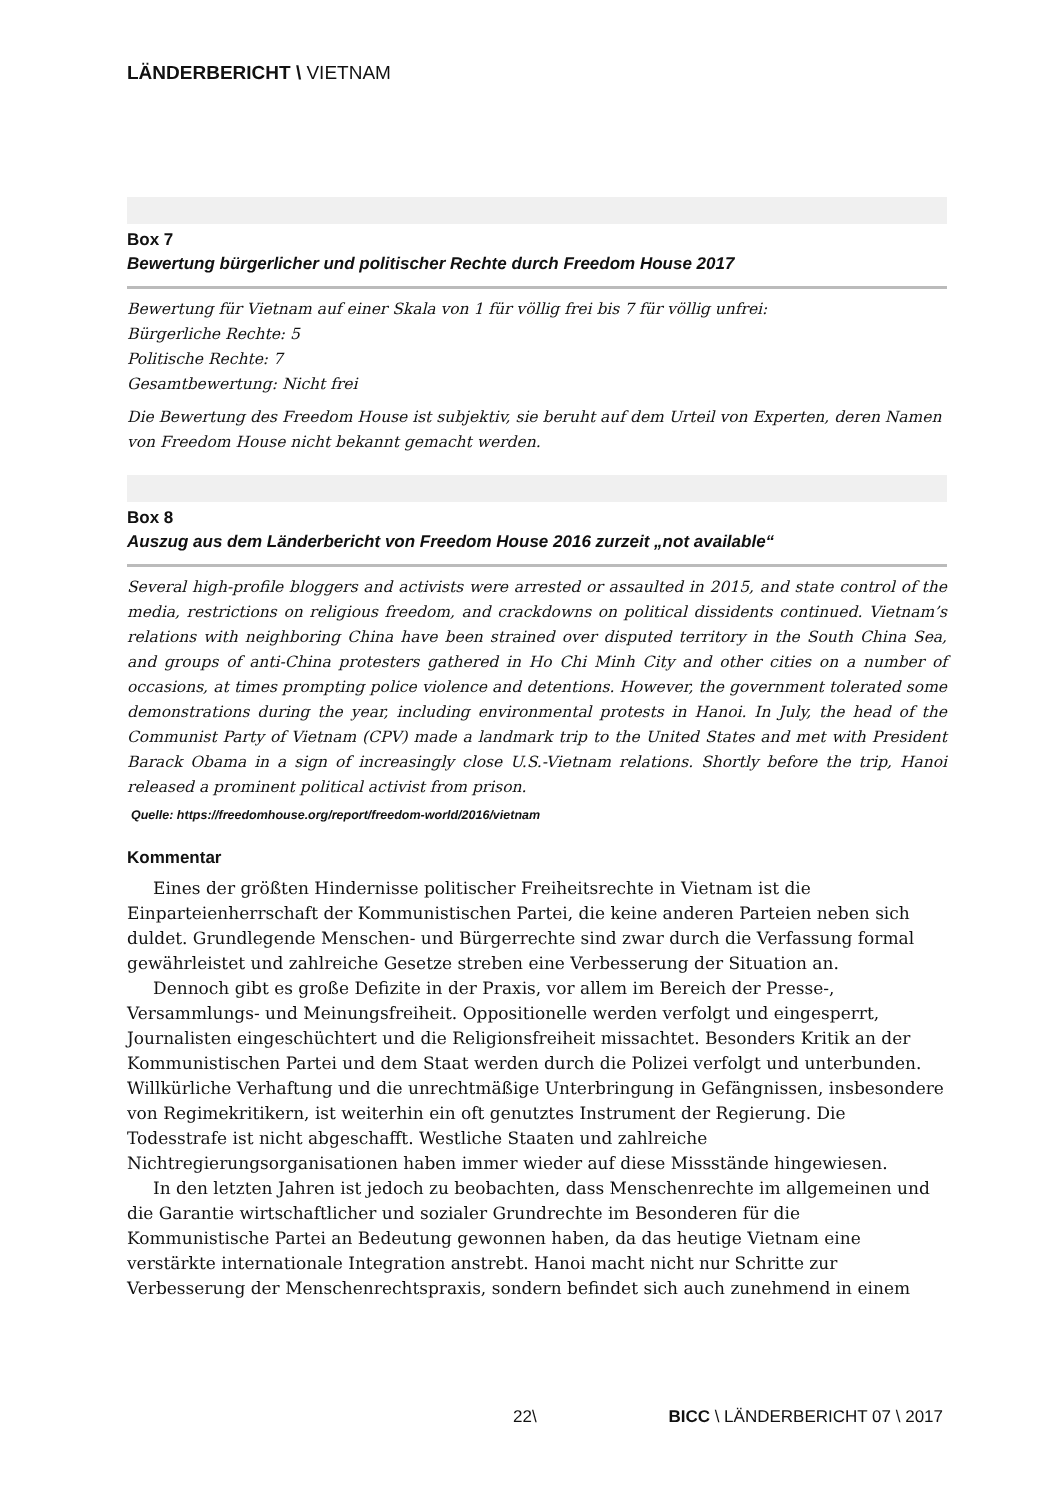LÄNDERBERICHT \ VIETNAM
Box 7
Bewertung bürgerlicher und politischer Rechte durch Freedom House 2017
Bewertung für Vietnam auf einer Skala von 1 für völlig frei bis 7 für völlig unfrei:
Bürgerliche Rechte: 5
Politische Rechte: 7
Gesamtbewertung: Nicht frei
Die Bewertung des Freedom House ist subjektiv, sie beruht auf dem Urteil von Experten, deren Namen von Freedom House nicht bekannt gemacht werden.
Box 8
Auszug aus dem Länderbericht von Freedom House 2016 zurzeit „not available“
Several high-profile bloggers and activists were arrested or assaulted in 2015, and state control of the media, restrictions on religious freedom, and crackdowns on political dissidents continued. Vietnam’s relations with neighboring China have been strained over disputed territory in the South China Sea, and groups of anti-China protesters gathered in Ho Chi Minh City and other cities on a number of occasions, at times prompting police violence and detentions. However, the government tolerated some demonstrations during the year, including environmental protests in Hanoi. In July, the head of the Communist Party of Vietnam (CPV) made a landmark trip to the United States and met with President Barack Obama in a sign of increasingly close U.S.-Vietnam relations. Shortly before the trip, Hanoi released a prominent political activist from prison.
Quelle: https://freedomhouse.org/report/freedom-world/2016/vietnam
Kommentar
Eines der größten Hindernisse politischer Freiheitsrechte in Vietnam ist die Einparteienherrschaft der Kommunistischen Partei, die keine anderen Parteien neben sich duldet. Grundlegende Menschen- und Bürgerrechte sind zwar durch die Verfassung formal gewährleistet und zahlreiche Gesetze streben eine Verbesserung der Situation an.
Dennoch gibt es große Defizite in der Praxis, vor allem im Bereich der Presse-, Versammlungs- und Meinungsfreiheit. Oppositionelle werden verfolgt und eingesperrt, Journalisten eingeschüchtert und die Religionsfreiheit missachtet. Besonders Kritik an der Kommunistischen Partei und dem Staat werden durch die Polizei verfolgt und unterbunden. Willkürliche Verhaftung und die unrechtmäßige Unterbringung in Gefängnissen, insbesondere von Regimekritikern, ist weiterhin ein oft genutztes Instrument der Regierung. Die Todesstrafe ist nicht abgeschafft. Westliche Staaten und zahlreiche Nichtregierungsorganisationen haben immer wieder auf diese Missstände hingewiesen.
In den letzten Jahren ist jedoch zu beobachten, dass Menschenrechte im allgemeinen und die Garantie wirtschaftlicher und sozialer Grundrechte im Besonderen für die Kommunistische Partei an Bedeutung gewonnen haben, da das heutige Vietnam eine verstärkte internationale Integration anstrebt. Hanoi macht nicht nur Schritte zur Verbesserung der Menschenrechtspraxis, sondern befindet sich auch zunehmend in einem
22\ BICC \ LÄNDERBERICHT 07 \ 2017